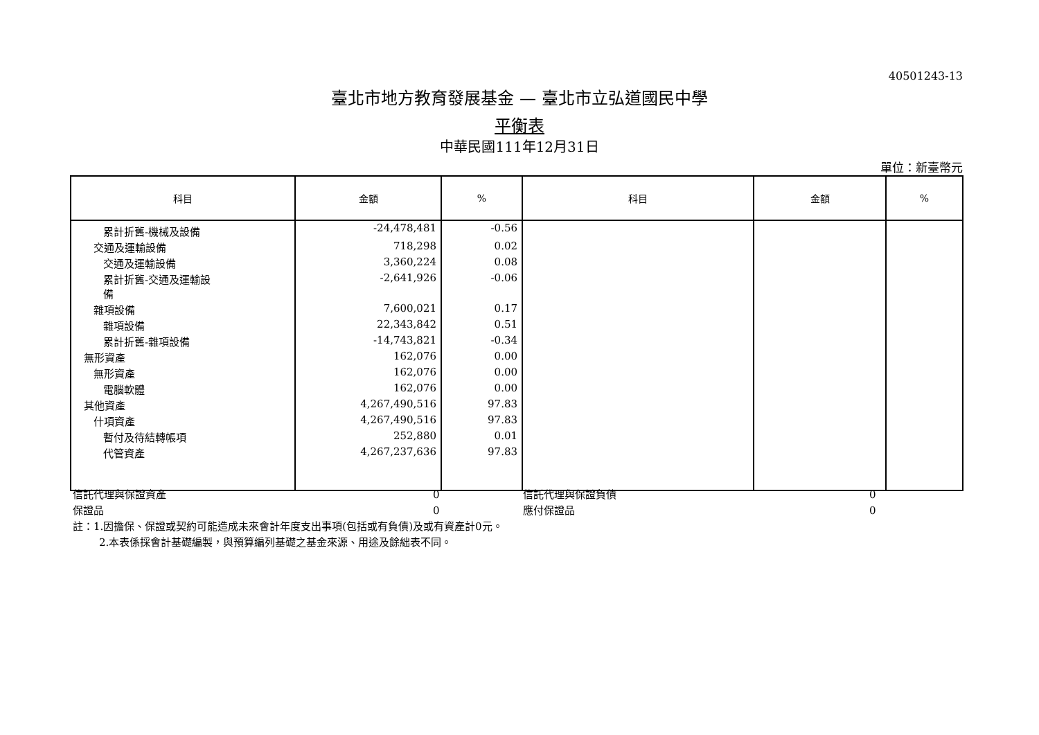40501243-13
臺北市地方教育發展基金 — 臺北市立弘道國民中學
平衡表
中華民國111年12月31日
單位：新臺幣元
| 科目 | 金額 | % | 科目 | 金額 | % |
| --- | --- | --- | --- | --- | --- |
| 累計折舊-機械及設備 | -24,478,481 | -0.56 | | | |
| 交通及運輸設備 | 718,298 | 0.02 | | | |
| 交通及運輸設備 | 3,360,224 | 0.08 | | | |
| 累計折舊-交通及運輸設 備 | -2,641,926 | -0.06 | | | |
| 雜項設備 | 7,600,021 | 0.17 | | | |
| 雜項設備 | 22,343,842 | 0.51 | | | |
| 累計折舊-雜項設備 | -14,743,821 | -0.34 | | | |
| 無形資產 | 162,076 | 0.00 | | | |
| 無形資產 | 162,076 | 0.00 | | | |
| 電腦軟體 | 162,076 | 0.00 | | | |
| 其他資產 | 4,267,490,516 | 97.83 | | | |
| 什項資產 | 4,267,490,516 | 97.83 | | | |
| 暫付及待結轉帳項 | 252,880 | 0.01 | | | |
| 代管資產 | 4,267,237,636 | 97.83 | | | |
| 信託代理與保證資產 | 0 | 信託代理與保證負債 | 0 |
| 保證品 | 0 | 應付保證品 | 0 |
註：1.因擔保、保證或契約可能造成未來會計年度支出事項(包括或有負債)及或有資產計0元。
2.本表係採會計基礎編製，與預算編列基礎之基金來源、用途及餘絀表不同。